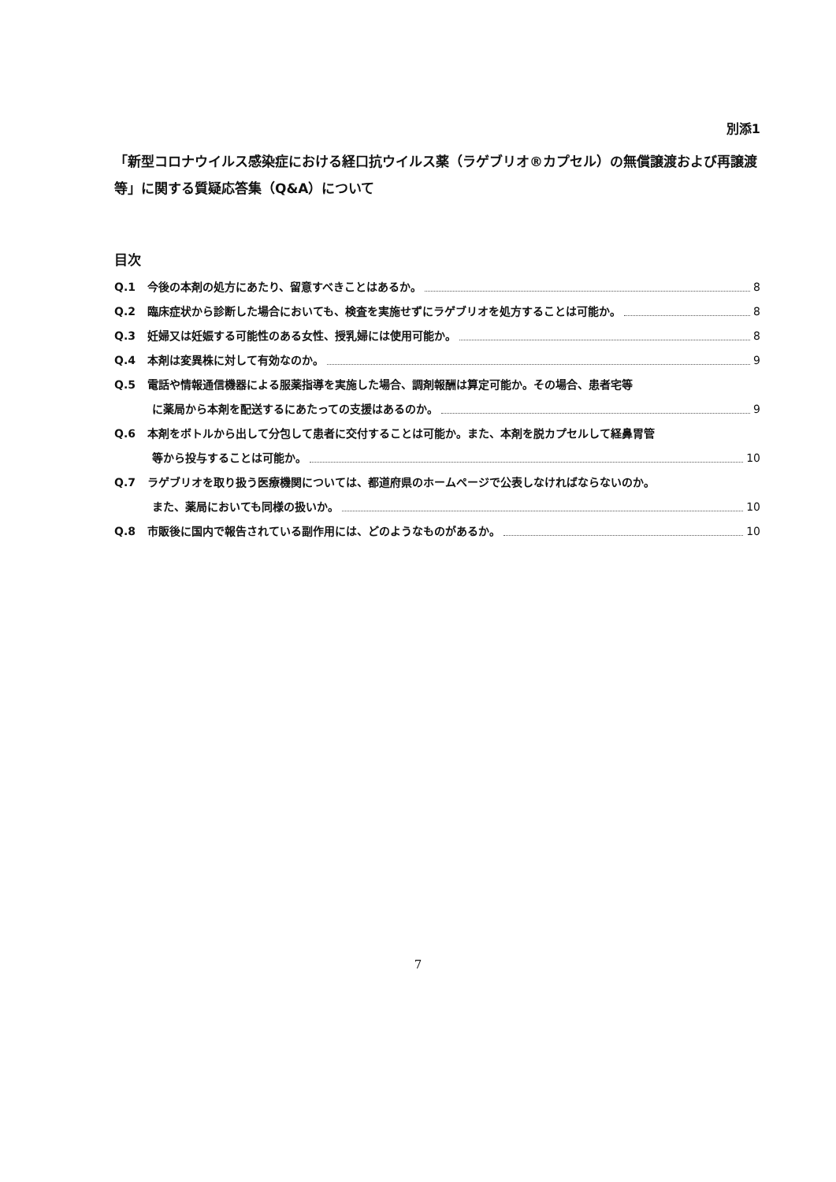別添1
「新型コロナウイルス感染症における経口抗ウイルス薬（ラゲブリオ®カプセル）の無償譲渡および再譲渡等」に関する質疑応答集（Q&A）について
目次
Q.1 今後の本剤の処方にあたり、留意すべきことはあるか。 8
Q.2 臨床症状から診断した場合においても、検査を実施せずにラゲブリオを処方することは可能か。 8
Q.3 妊婦又は妊娠する可能性のある女性、授乳婦には使用可能か。 8
Q.4 本剤は変異株に対して有効なのか。 9
Q.5 電話や情報通信機器による服薬指導を実施した場合、調剤報酬は算定可能か。その場合、患者宅等
に薬局から本剤を配送するにあたっての支援はあるのか。 9
Q.6 本剤をボトルから出して分包して患者に交付することは可能か。また、本剤を脱カプセルして経鼻胃管
等から投与することは可能か。 10
Q.7 ラゲブリオを取り扱う医療機関については、都道府県のホームページで公表しなければならないのか。
また、薬局においても同様の扱いか。 10
Q.8 市販後に国内で報告されている副作用には、どのようなものがあるか。 10
7